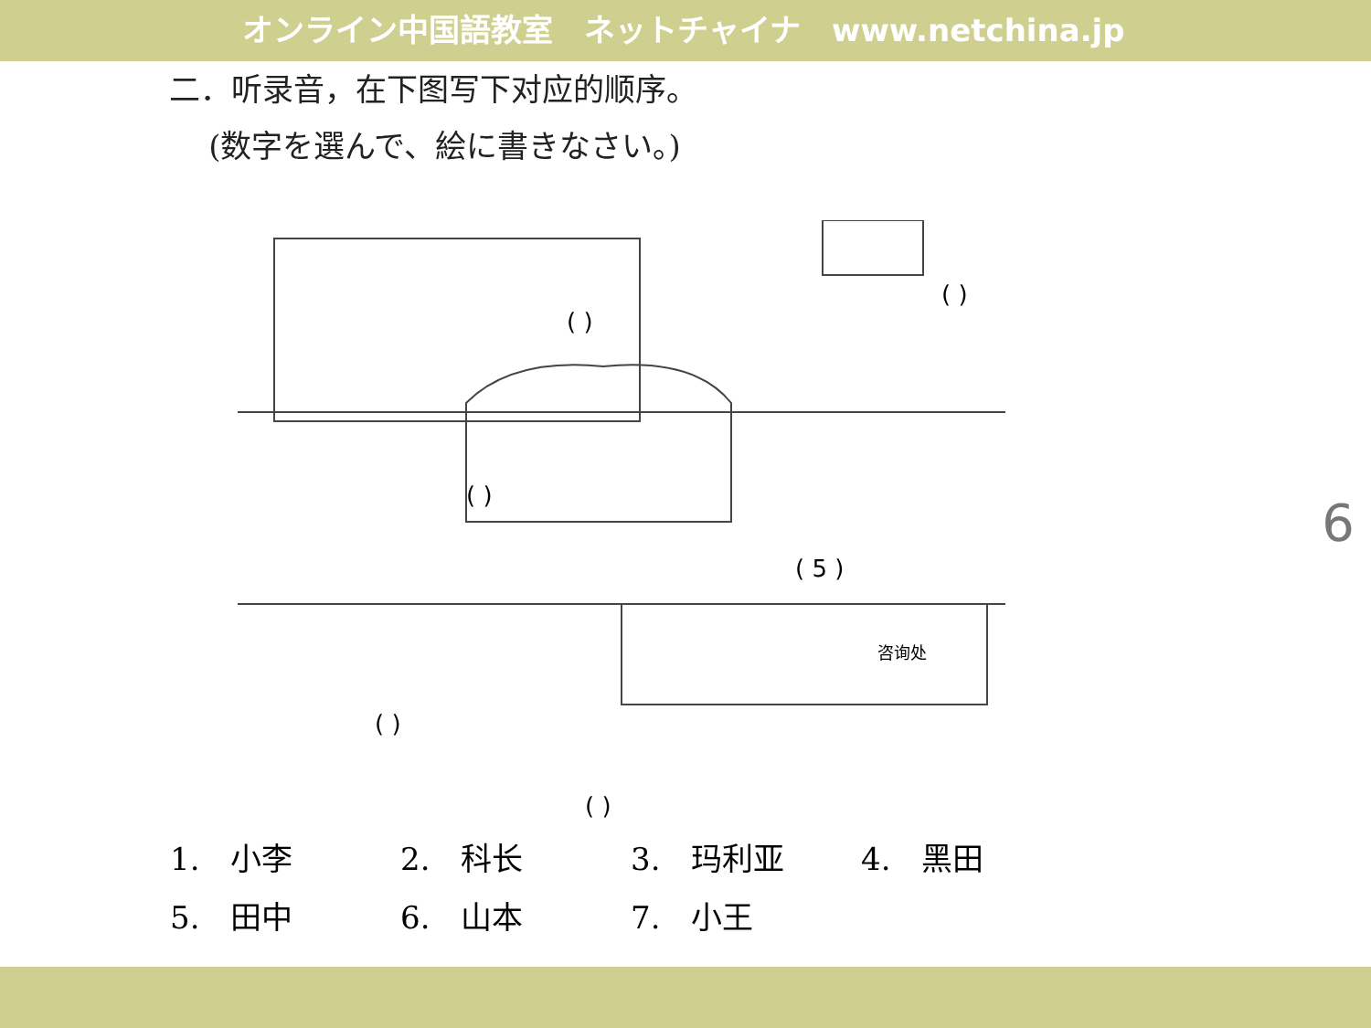オンライン中国語教室　ネットチャイナ　www.netchina.jp
二．听录音，在下图写下对应的顺序。
(数字を選んで、絵に書きなさい。)
( 5 )
( )
( )
( )
( )
( )
咨询处
| 1. 小李 | 2. 科长 | 3. 玛利亚 | 4. 黑田 |
| 5. 田中 | 6. 山本 | 7. 小王 | |
6